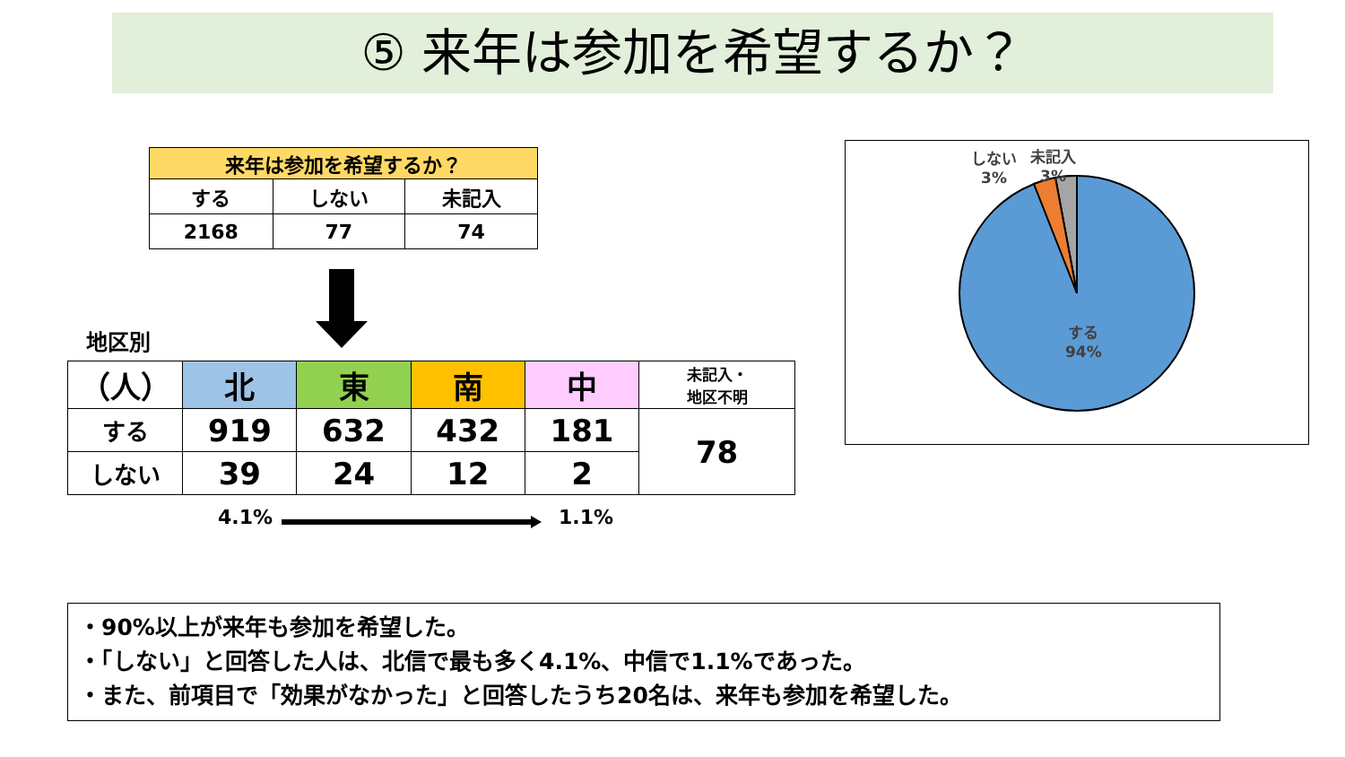⑤ 来年は参加を希望するか？
| 来年は参加を希望するか？ | | |
| --- | --- | --- |
| する | しない | 未記入 |
| 2168 | 77 | 74 |
地区別
| （人） | 北 | 東 | 南 | 中 | 未記入・ 地区不明 |
| する | 919 | 632 | 432 | 181 | 78 |
| しない | 39 | 24 | 12 | 2 | |
4.1% 1.1%
しない
3%
未記入
3%
する
94%
・90%以上が来年も参加を希望した。
・「しない」と回答した人は、北信で最も多く4.1%、中信で1.1%であった。
・また、前項目で「効果がなかった」と回答したうち20名は、来年も参加を希望した。